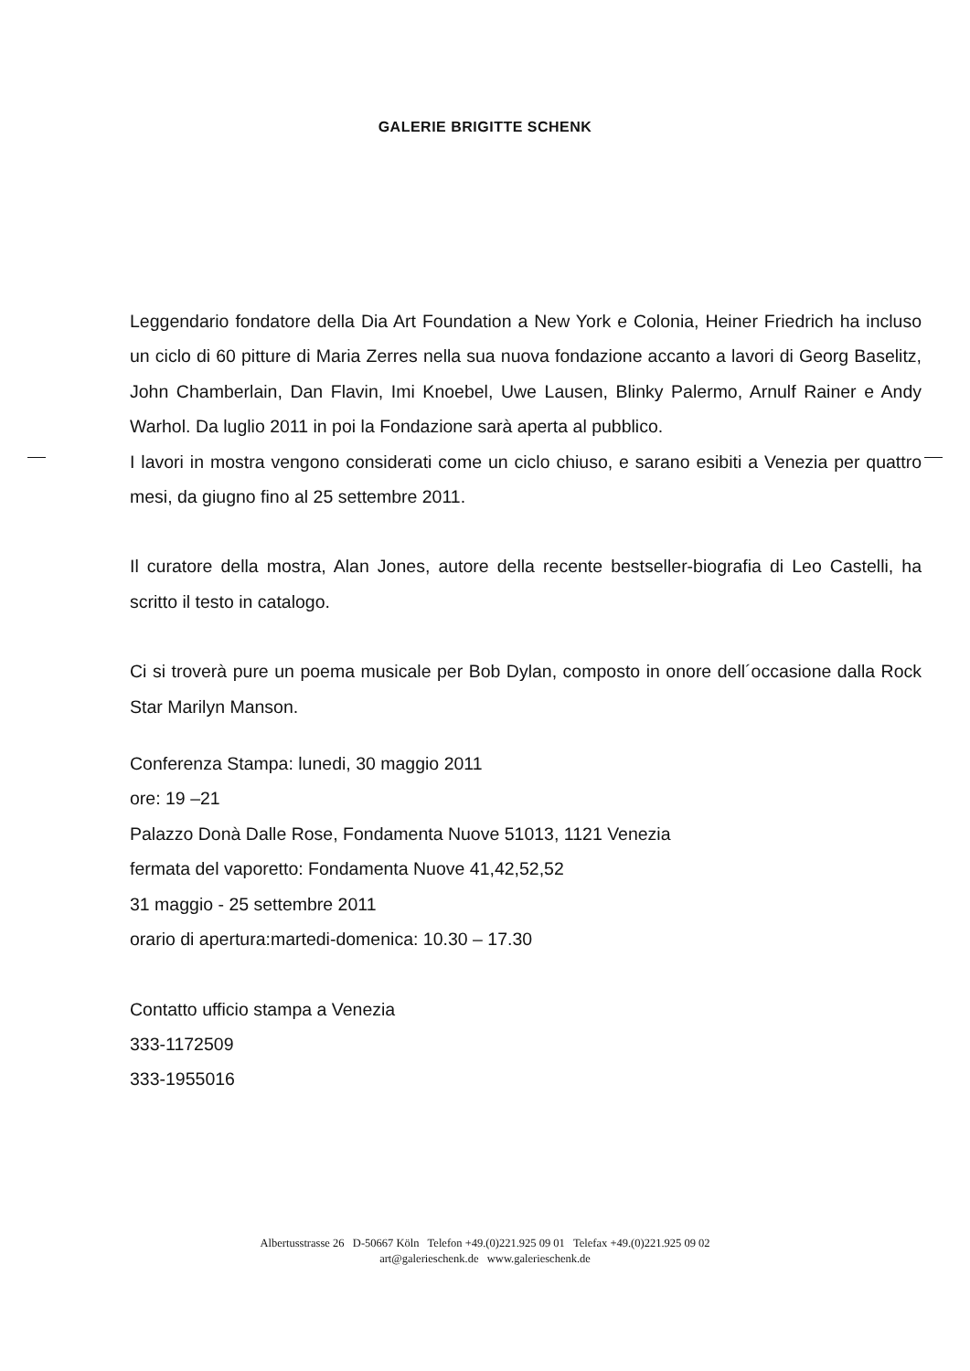GALERIE BRIGITTE SCHENK
Leggendario fondatore della Dia Art Foundation a New York e Colonia, Heiner Friedrich ha incluso un ciclo di 60 pitture di Maria Zerres nella sua nuova fondazione accanto a lavori di Georg Baselitz, John Chamberlain, Dan Flavin, Imi Knoebel, Uwe Lausen, Blinky Palermo, Arnulf Rainer e Andy Warhol. Da luglio 2011 in poi la Fondazione sarà aperta al pubblico.
I lavori in mostra vengono considerati come un ciclo chiuso, e sarano esibiti a Venezia per quattro mesi, da giugno fino al 25 settembre 2011.
Il curatore della mostra, Alan Jones, autore della recente bestseller-biografia di Leo Castelli, ha scritto il testo in catalogo.
Ci si troverà pure un poema musicale per Bob Dylan, composto in onore dell´occasione dalla Rock Star Marilyn Manson.
Conferenza Stampa: lunedi, 30 maggio 2011
ore: 19 –21
Palazzo Donà Dalle Rose, Fondamenta Nuove 51013, 1121 Venezia
fermata del vaporetto: Fondamenta Nuove 41,42,52,52
31 maggio - 25 settembre 2011
orario di apertura:martedi-domenica: 10.30 – 17.30
Contatto ufficio stampa a Venezia
333-1172509
333-1955016
Albertusstrasse 26 D-50667 Köln Telefon +49.(0)221.925 09 01 Telefax +49.(0)221.925 09 02
art@galerieschenk.de www.galerieschenk.de